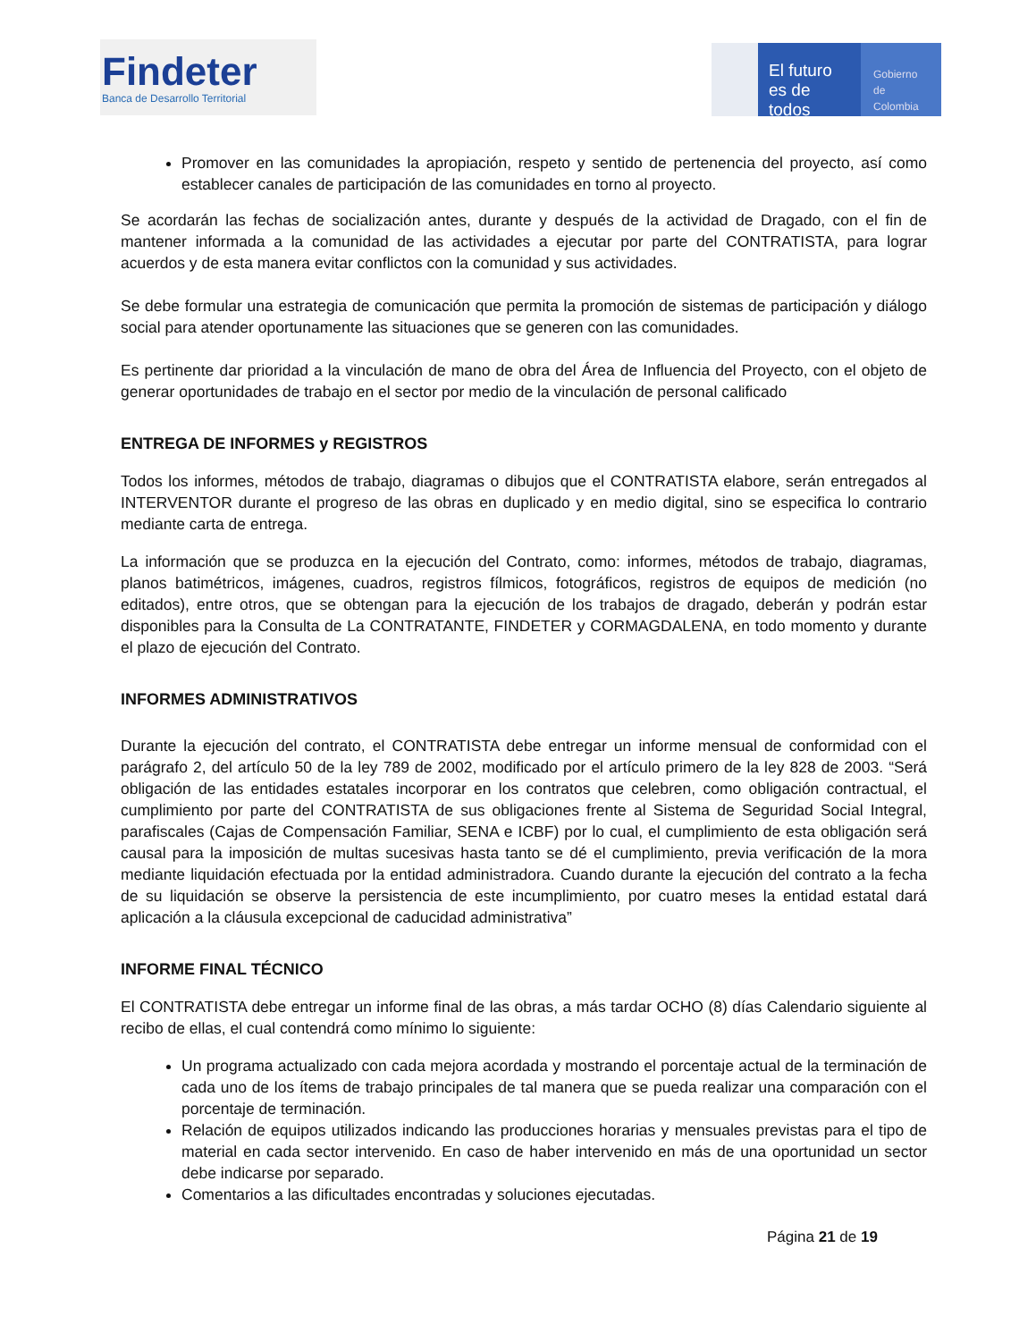Findeter
Banca de Desarrollo Territorial
El futuro es de todos
Gobierno de Colombia
Promover en las comunidades la apropiación, respeto y sentido de pertenencia del proyecto, así como establecer canales de participación de las comunidades en torno al proyecto.
Se acordarán las fechas de socialización antes, durante y después de la actividad de Dragado, con el fin de mantener informada a la comunidad de las actividades a ejecutar por parte del CONTRATISTA, para lograr acuerdos y de esta manera evitar conflictos con la comunidad y sus actividades.
Se debe formular una estrategia de comunicación que permita la promoción de sistemas de participación y diálogo social para atender oportunamente las situaciones que se generen con las comunidades.
Es pertinente dar prioridad a la vinculación de mano de obra del Área de Influencia del Proyecto, con el objeto de generar oportunidades de trabajo en el sector por medio de la vinculación de personal calificado
ENTREGA DE INFORMES y REGISTROS
Todos los informes, métodos de trabajo, diagramas o dibujos que el CONTRATISTA elabore, serán entregados al INTERVENTOR durante el progreso de las obras en duplicado y en medio digital, sino se especifica lo contrario mediante carta de entrega.
La información que se produzca en la ejecución del Contrato, como: informes, métodos de trabajo, diagramas, planos batimétricos, imágenes, cuadros, registros fílmicos, fotográficos, registros de equipos de medición (no editados), entre otros, que se obtengan para la ejecución de los trabajos de dragado, deberán y podrán estar disponibles para la Consulta de La CONTRATANTE, FINDETER y CORMAGDALENA, en todo momento y durante el plazo de ejecución del Contrato.
INFORMES ADMINISTRATIVOS
Durante la ejecución del contrato, el CONTRATISTA debe entregar un informe mensual de conformidad con el parágrafo 2, del artículo 50 de la ley 789 de 2002, modificado por el artículo primero de la ley 828 de 2003. “Será obligación de las entidades estatales incorporar en los contratos que celebren, como obligación contractual, el cumplimiento por parte del CONTRATISTA de sus obligaciones frente al Sistema de Seguridad Social Integral, parafiscales (Cajas de Compensación Familiar, SENA e ICBF) por lo cual, el cumplimiento de esta obligación será causal para la imposición de multas sucesivas hasta tanto se dé el cumplimiento, previa verificación de la mora mediante liquidación efectuada por la entidad administradora. Cuando durante la ejecución del contrato a la fecha de su liquidación se observe la persistencia de este incumplimiento, por cuatro meses la entidad estatal dará aplicación a la cláusula excepcional de caducidad administrativa”
INFORME FINAL TÉCNICO
El CONTRATISTA debe entregar un informe final de las obras, a más tardar OCHO (8) días Calendario siguiente al recibo de ellas, el cual contendrá como mínimo lo siguiente:
Un programa actualizado con cada mejora acordada y mostrando el porcentaje actual de la terminación de cada uno de los ítems de trabajo principales de tal manera que se pueda realizar una comparación con el porcentaje de terminación.
Relación de equipos utilizados indicando las producciones horarias y mensuales previstas para el tipo de material en cada sector intervenido. En caso de haber intervenido en más de una oportunidad un sector debe indicarse por separado.
Comentarios a las dificultades encontradas y soluciones ejecutadas.
Página 21 de 19